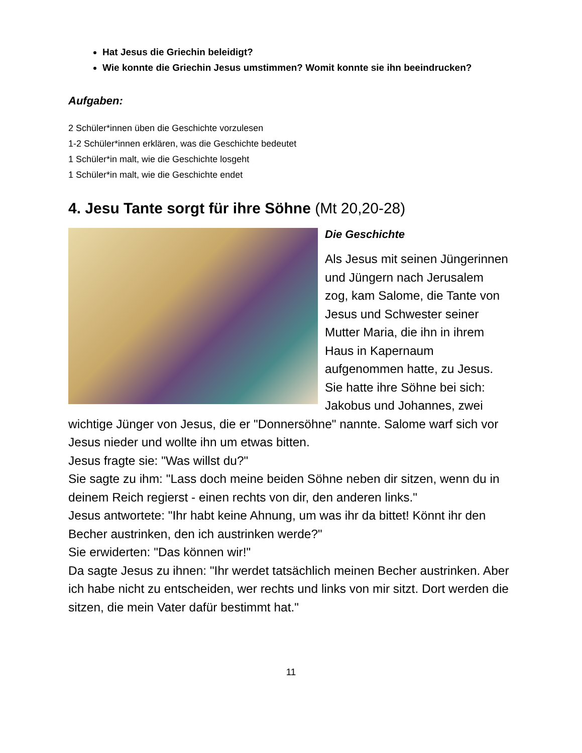Hat Jesus die Griechin beleidigt?
Wie konnte die Griechin Jesus umstimmen? Womit konnte sie ihn beeindrucken?
Aufgaben:
2 Schüler*innen üben die Geschichte vorzulesen
1-2 Schüler*innen erklären, was die Geschichte bedeutet
1 Schüler*in malt, wie die Geschichte losgeht
1 Schüler*in malt, wie die Geschichte endet
4. Jesu Tante sorgt für ihre Söhne (Mt 20,20-28)
Die Geschichte
Als Jesus mit seinen Jüngerinnen und Jüngern nach Jerusalem zog, kam Salome, die Tante von Jesus und Schwester seiner Mutter Maria, die ihn in ihrem Haus in Kapernaum aufgenommen hatte, zu Jesus. Sie hatte ihre Söhne bei sich: Jakobus und Johannes, zwei wichtige Jünger von Jesus, die er "Donnersöhne" nannte. Salome warf sich vor Jesus nieder und wollte ihn um etwas bitten.
Jesus fragte sie: "Was willst du?"
Sie sagte zu ihm: "Lass doch meine beiden Söhne neben dir sitzen, wenn du in deinem Reich regierst - einen rechts von dir, den anderen links."
Jesus antwortete: "Ihr habt keine Ahnung, um was ihr da bittet! Könnt ihr den Becher austrinken, den ich austrinken werde?"
Sie erwiderten: "Das können wir!"
Da sagte Jesus zu ihnen: "Ihr werdet tatsächlich meinen Becher austrinken. Aber ich habe nicht zu entscheiden, wer rechts und links von mir sitzt. Dort werden die sitzen, die mein Vater dafür bestimmt hat."
11